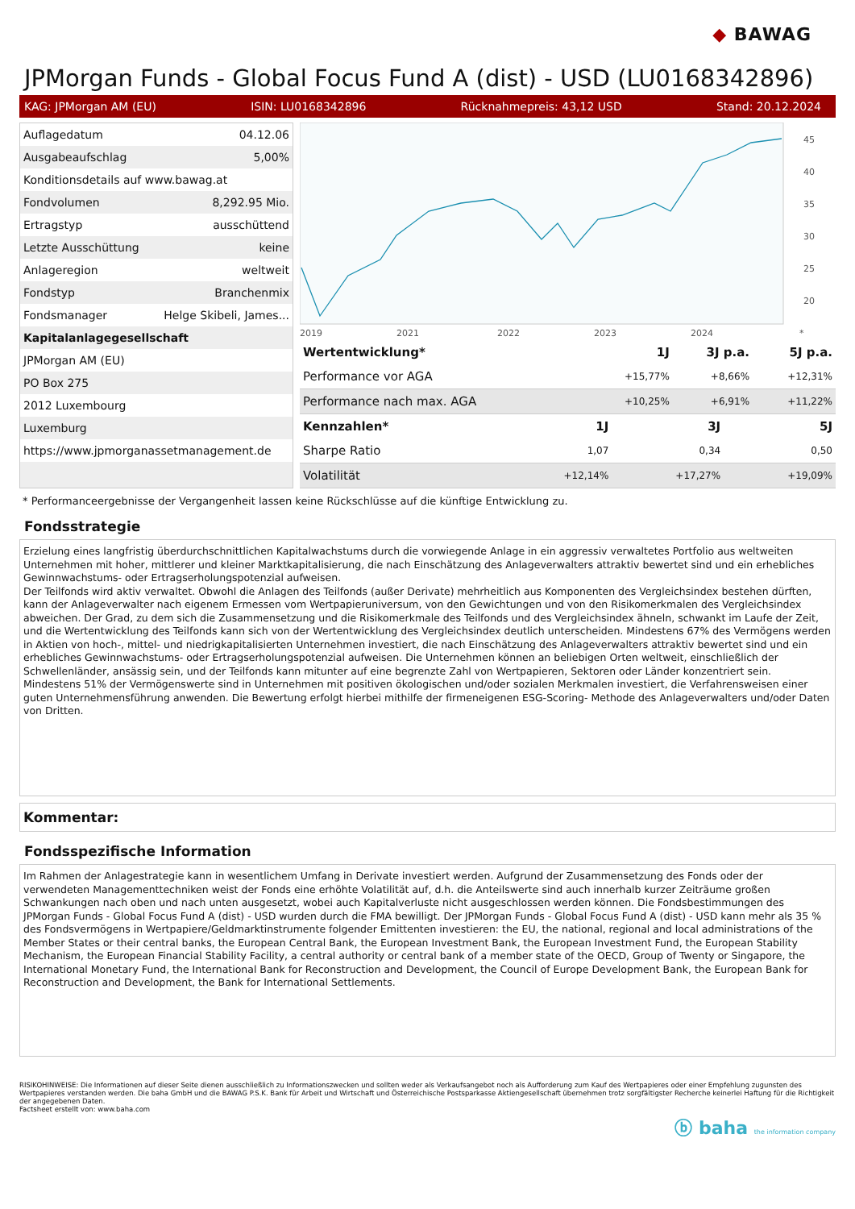◆ BAWAG
JPMorgan Funds - Global Focus Fund A (dist) - USD (LU0168342896)
KAG: JPMorgan AM (EU) ISIN: LU0168342896 Rücknahmepreis: 43,12 USD Stand: 20.12.2024
| Auflagedatum | 04.12.06 |
| Ausgabeaufschlag | 5,00% |
| Konditionsdetails auf www.bawag.at | |
| Fondvolumen | 8,292.95 Mio. |
| Ertragstyp | ausschüttend |
| Letzte Ausschüttung | keine |
| Anlageregion | weltweit |
| Fondstyp | Branchenmix |
| Fondsmanager | Helge Skibeli, James... |
| Kapitalanlagegesellschaft | |
| JPMorgan AM (EU) | |
| PO Box 275 | |
| 2012 Luxembourg | |
| Luxemburg | |
| https://www.jpmorganassetmanagement.de | |
45
40
35
30
25
20
2019
2021
2022
2023
2024
*
| Wertentwicklung* | 1J | 3J p.a. | 5J p.a. |
| --- | --- | --- | --- |
| Performance vor AGA | +15,77% | +8,66% | +12,31% |
| Performance nach max. AGA | +10,25% | +6,91% | +11,22% |
| Kennzahlen* | 1J | 3J | 5J |
| --- | --- | --- | --- |
| Sharpe Ratio | 1,07 | 0,34 | 0,50 |
| Volatilität | +12,14% | +17,27% | +19,09% |
* Performanceergebnisse der Vergangenheit lassen keine Rückschlüsse auf die künftige Entwicklung zu.
Fondsstrategie
Erzielung eines langfristig überdurchschnittlichen Kapitalwachstums durch die vorwiegende Anlage in ein aggressiv verwaltetes Portfolio aus weltweiten Unternehmen mit hoher, mittlerer und kleiner Marktkapitalisierung, die nach Einschätzung des Anlageverwalters attraktiv bewertet sind und ein erhebliches Gewinnwachstums- oder Ertragserholungspotenzial aufweisen.
Der Teilfonds wird aktiv verwaltet. Obwohl die Anlagen des Teilfonds (außer Derivate) mehrheitlich aus Komponenten des Vergleichsindex bestehen dürften, kann der Anlageverwalter nach eigenem Ermessen vom Wertpapieruniversum, von den Gewichtungen und von den Risikomerkmalen des Vergleichsindex abweichen. Der Grad, zu dem sich die Zusammensetzung und die Risikomerkmale des Teilfonds und des Vergleichsindex ähneln, schwankt im Laufe der Zeit, und die Wertentwicklung des Teilfonds kann sich von der Wertentwicklung des Vergleichsindex deutlich unterscheiden. Mindestens 67% des Vermögens werden in Aktien von hoch-, mittel- und niedrigkapitalisierten Unternehmen investiert, die nach Einschätzung des Anlageverwalters attraktiv bewertet sind und ein erhebliches Gewinnwachstums- oder Ertragserholungspotenzial aufweisen. Die Unternehmen können an beliebigen Orten weltweit, einschließlich der Schwellenländer, ansässig sein, und der Teilfonds kann mitunter auf eine begrenzte Zahl von Wertpapieren, Sektoren oder Länder konzentriert sein. Mindestens 51% der Vermögenswerte sind in Unternehmen mit positiven ökologischen und/oder sozialen Merkmalen investiert, die Verfahrensweisen einer guten Unternehmensführung anwenden. Die Bewertung erfolgt hierbei mithilfe der firmeneigenen ESG-Scoring- Methode des Anlageverwalters und/oder Daten von Dritten.
Kommentar:
Fondsspezifische Information
Im Rahmen der Anlagestrategie kann in wesentlichem Umfang in Derivate investiert werden. Aufgrund der Zusammensetzung des Fonds oder der verwendeten Managementtechniken weist der Fonds eine erhöhte Volatilität auf, d.h. die Anteilswerte sind auch innerhalb kurzer Zeiträume großen Schwankungen nach oben und nach unten ausgesetzt, wobei auch Kapitalverluste nicht ausgeschlossen werden können. Die Fondsbestimmungen des JPMorgan Funds - Global Focus Fund A (dist) - USD wurden durch die FMA bewilligt. Der JPMorgan Funds - Global Focus Fund A (dist) - USD kann mehr als 35 % des Fondsvermögens in Wertpapiere/Geldmarktinstrumente folgender Emittenten investieren: the EU, the national, regional and local administrations of the Member States or their central banks, the European Central Bank, the European Investment Bank, the European Investment Fund, the European Stability Mechanism, the European Financial Stability Facility, a central authority or central bank of a member state of the OECD, Group of Twenty or Singapore, the International Monetary Fund, the International Bank for Reconstruction and Development, the Council of Europe Development Bank, the European Bank for Reconstruction and Development, the Bank for International Settlements.
RISIKOHINWEISE: Die Informationen auf dieser Seite dienen ausschließlich zu Informationszwecken und sollten weder als Verkaufsangebot noch als Aufforderung zum Kauf des Wertpapieres oder einer Empfehlung zugunsten des Wertpapieres verstanden werden. Die baha GmbH und die BAWAG P.S.K. Bank für Arbeit und Wirtschaft und Österreichische Postsparkasse Aktiengesellschaft übernehmen trotz sorgfältigster Recherche keinerlei Haftung für die Richtigkeit der angegebenen Daten.
Factsheet erstellt von: www.baha.com
ⓑ baha the information company